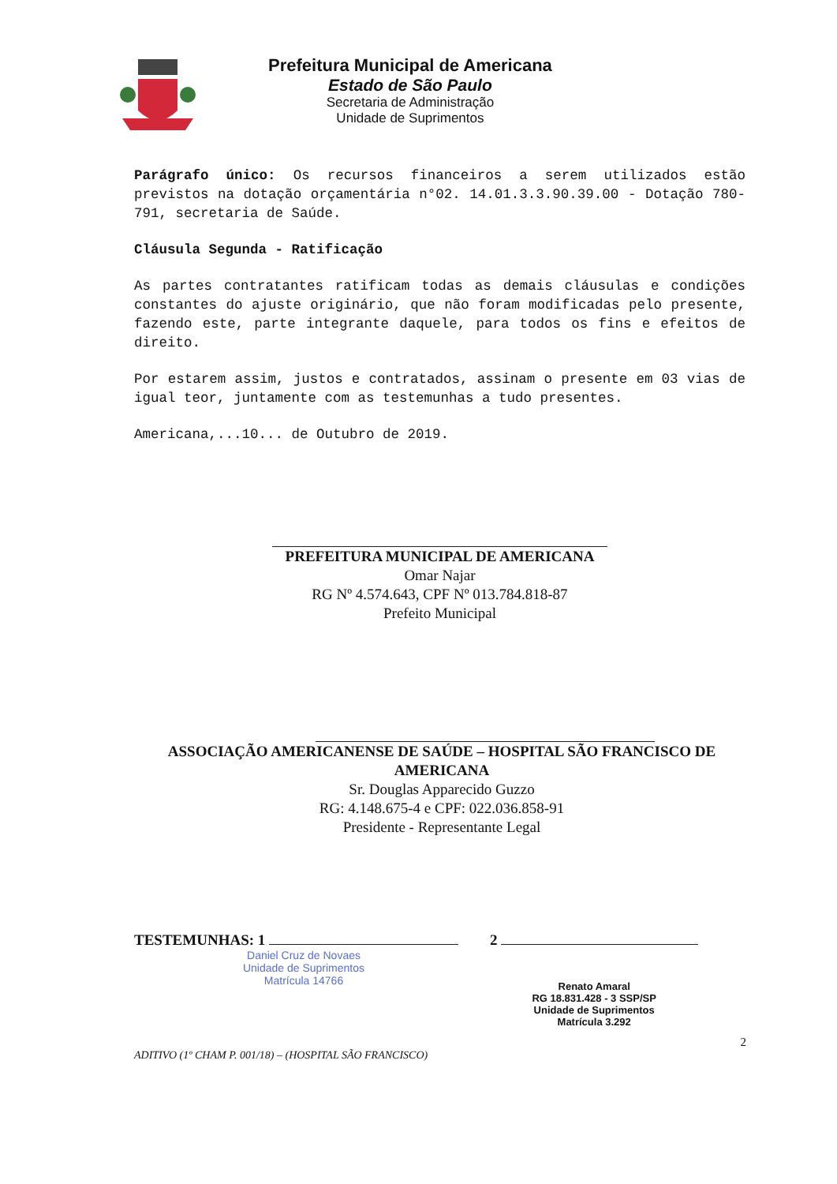Prefeitura Municipal de Americana
Estado de São Paulo
Secretaria de Administração
Unidade de Suprimentos
Parágrafo único: Os recursos financeiros a serem utilizados estão previstos na dotação orçamentária n°02. 14.01.3.3.90.39.00 - Dotação 780-791, secretaria de Saúde.
Cláusula Segunda - Ratificação
As partes contratantes ratificam todas as demais cláusulas e condições constantes do ajuste originário, que não foram modificadas pelo presente, fazendo este, parte integrante daquele, para todos os fins e efeitos de direito.
Por estarem assim, justos e contratados, assinam o presente em 03 vias de igual teor, juntamente com as testemunhas a tudo presentes.
Americana,...10... de Outubro de 2019.
PREFEITURA MUNICIPAL DE AMERICANA
Omar Najar
RG Nº 4.574.643, CPF Nº 013.784.818-87
Prefeito Municipal
ASSOCIAÇÃO AMERICANENSE DE SAÚDE – HOSPITAL SÃO FRANCISCO DE AMERICANA
Sr. Douglas Apparecido Guzzo
RG: 4.148.675-4 e CPF: 022.036.858-91
Presidente - Representante Legal
TESTEMUNHAS: 1
Daniel Cruz de Novaes
Unidade de Suprimentos
Matrícula 14766
2
Renato Amaral
RG 18.831.428 - 3 SSP/SP
Unidade de Suprimentos
Matrícula 3.292
2
ADITIVO (1º CHAM P. 001/18) – (HOSPITAL SÃO FRANCISCO)